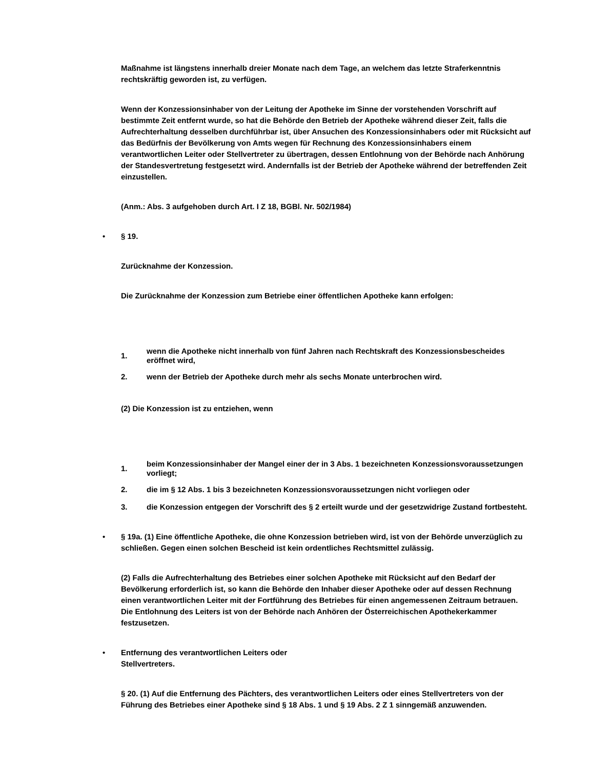Maßnahme ist längstens innerhalb dreier Monate nach dem Tage, an welchem das letzte Straferkenntnis rechtskräftig geworden ist, zu verfügen.
Wenn der Konzessionsinhaber von der Leitung der Apotheke im Sinne der vorstehenden Vorschrift auf bestimmte Zeit entfernt wurde, so hat die Behörde den Betrieb der Apotheke während dieser Zeit, falls die Aufrechterhaltung desselben durchführbar ist, über Ansuchen des Konzessionsinhabers oder mit Rücksicht auf das Bedürfnis der Bevölkerung von Amts wegen für Rechnung des Konzessionsinhabers einem verantwortlichen Leiter oder Stellvertreter zu übertragen, dessen Entlohnung von der Behörde nach Anhörung der Standesvertretung festgesetzt wird. Andernfalls ist der Betrieb der Apotheke während der betreffenden Zeit einzustellen.
(Anm.: Abs. 3 aufgehoben durch Art. I Z 18, BGBl. Nr. 502/1984)
• § 19.
Zurücknahme der Konzession.
Die Zurücknahme der Konzession zum Betriebe einer öffentlichen Apotheke kann erfolgen:
1. wenn die Apotheke nicht innerhalb von fünf Jahren nach Rechtskraft des Konzessionsbescheides eröffnet wird,
2. wenn der Betrieb der Apotheke durch mehr als sechs Monate unterbrochen wird.
(2) Die Konzession ist zu entziehen, wenn
1. beim Konzessionsinhaber der Mangel einer der in 3 Abs. 1 bezeichneten Konzessionsvoraussetzungen vorliegt;
2. die im § 12 Abs. 1 bis 3 bezeichneten Konzessionsvoraussetzungen nicht vorliegen oder
3. die Konzession entgegen der Vorschrift des § 2 erteilt wurde und der gesetzwidrige Zustand fortbesteht.
• § 19a. (1) Eine öffentliche Apotheke, die ohne Konzession betrieben wird, ist von der Behörde unverzüglich zu schließen. Gegen einen solchen Bescheid ist kein ordentliches Rechtsmittel zulässig.
(2) Falls die Aufrechterhaltung des Betriebes einer solchen Apotheke mit Rücksicht auf den Bedarf der Bevölkerung erforderlich ist, so kann die Behörde den Inhaber dieser Apotheke oder auf dessen Rechnung einen verantwortlichen Leiter mit der Fortführung des Betriebes für einen angemessenen Zeitraum betrauen. Die Entlohnung des Leiters ist von der Behörde nach Anhören der Österreichischen Apothekerkammer festzusetzen.
• Entfernung des verantwortlichen Leiters oder
Stellvertreters.
§ 20. (1) Auf die Entfernung des Pächters, des verantwortlichen Leiters oder eines Stellvertreters von der Führung des Betriebes einer Apotheke sind § 18 Abs. 1 und § 19 Abs. 2 Z 1 sinngemäß anzuwenden.